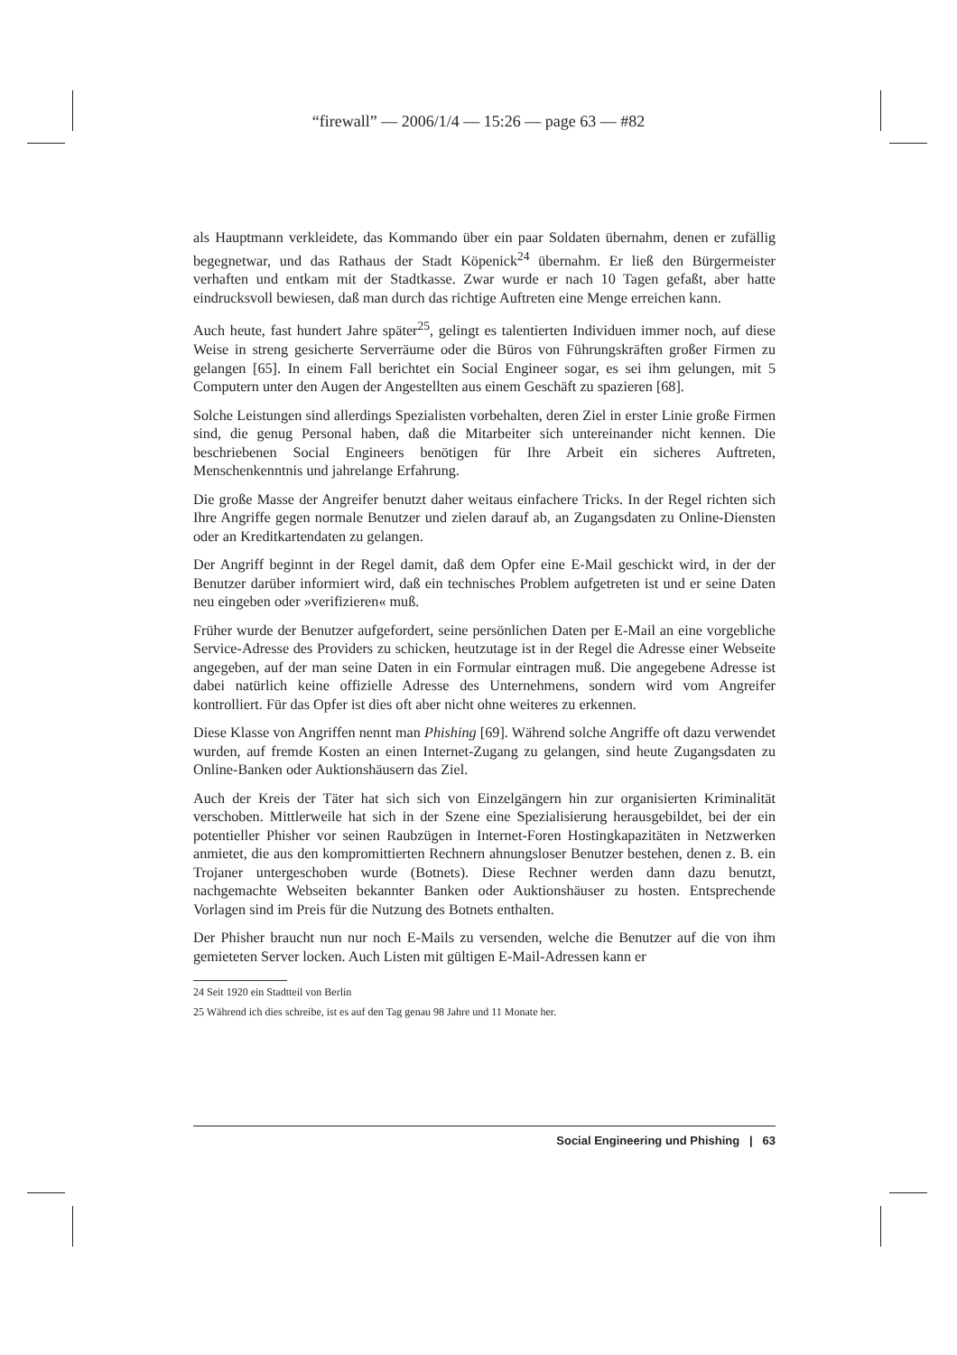“firewall” — 2006/1/4 — 15:26 — page 63 — #82
als Hauptmann verkleidete, das Kommando über ein paar Soldaten übernahm, denen er zufällig begegnetwar, und das Rathaus der Stadt Köpenick<sup>24</sup> übernahm. Er ließ den Bürgermeister verhaften und entkam mit der Stadtkasse. Zwar wurde er nach 10 Tagen gefaßt, aber hatte eindrucksvoll bewiesen, daß man durch das richtige Auftreten eine Menge erreichen kann.
Auch heute, fast hundert Jahre später<sup>25</sup>, gelingt es talentierten Individuen immer noch, auf diese Weise in streng gesicherte Serverräume oder die Büros von Führungskräften großer Firmen zu gelangen [65]. In einem Fall berichtet ein Social Engineer sogar, es sei ihm gelungen, mit 5 Computern unter den Augen der Angestellten aus einem Geschäft zu spazieren [68].
Solche Leistungen sind allerdings Spezialisten vorbehalten, deren Ziel in erster Linie große Firmen sind, die genug Personal haben, daß die Mitarbeiter sich untereinander nicht kennen. Die beschriebenen Social Engineers benötigen für Ihre Arbeit ein sicheres Auftreten, Menschenkenntnis und jahrelange Erfahrung.
Die große Masse der Angreifer benutzt daher weitaus einfachere Tricks. In der Regel richten sich Ihre Angriffe gegen normale Benutzer und zielen darauf ab, an Zugangsdaten zu Online-Diensten oder an Kreditkartendaten zu gelangen.
Der Angriff beginnt in der Regel damit, daß dem Opfer eine E-Mail geschickt wird, in der der Benutzer darüber informiert wird, daß ein technisches Problem aufgetreten ist und er seine Daten neu eingeben oder »verifizieren« muß.
Früher wurde der Benutzer aufgefordert, seine persönlichen Daten per E-Mail an eine vorgebliche Service-Adresse des Providers zu schicken, heutzutage ist in der Regel die Adresse einer Webseite angegeben, auf der man seine Daten in ein Formular eintragen muß. Die angegebene Adresse ist dabei natürlich keine offizielle Adresse des Unternehmens, sondern wird vom Angreifer kontrolliert. Für das Opfer ist dies oft aber nicht ohne weiteres zu erkennen.
Diese Klasse von Angriffen nennt man Phishing [69]. Während solche Angriffe oft dazu verwendet wurden, auf fremde Kosten an einen Internet-Zugang zu gelangen, sind heute Zugangsdaten zu Online-Banken oder Auktionshäusern das Ziel.
Auch der Kreis der Täter hat sich sich von Einzelgängern hin zur organisierten Kriminalität verschoben. Mittlerweile hat sich in der Szene eine Spezialisierung herausgebildet, bei der ein potentieller Phisher vor seinen Raubzügen in Internet-Foren Hostingkapazitäten in Netzwerken anmietet, die aus den kompromittierten Rechnern ahnungsloser Benutzer bestehen, denen z. B. ein Trojaner untergeschoben wurde (Botnets). Diese Rechner werden dann dazu benutzt, nachgemachte Webseiten bekannter Banken oder Auktionshäuser zu hosten. Entsprechende Vorlagen sind im Preis für die Nutzung des Botnets enthalten.
Der Phisher braucht nun nur noch E-Mails zu versenden, welche die Benutzer auf die von ihm gemieteten Server locken. Auch Listen mit gültigen E-Mail-Adressen kann er
24 Seit 1920 ein Stadtteil von Berlin
25 Während ich dies schreibe, ist es auf den Tag genau 98 Jahre und 11 Monate her.
Social Engineering und Phishing | 63